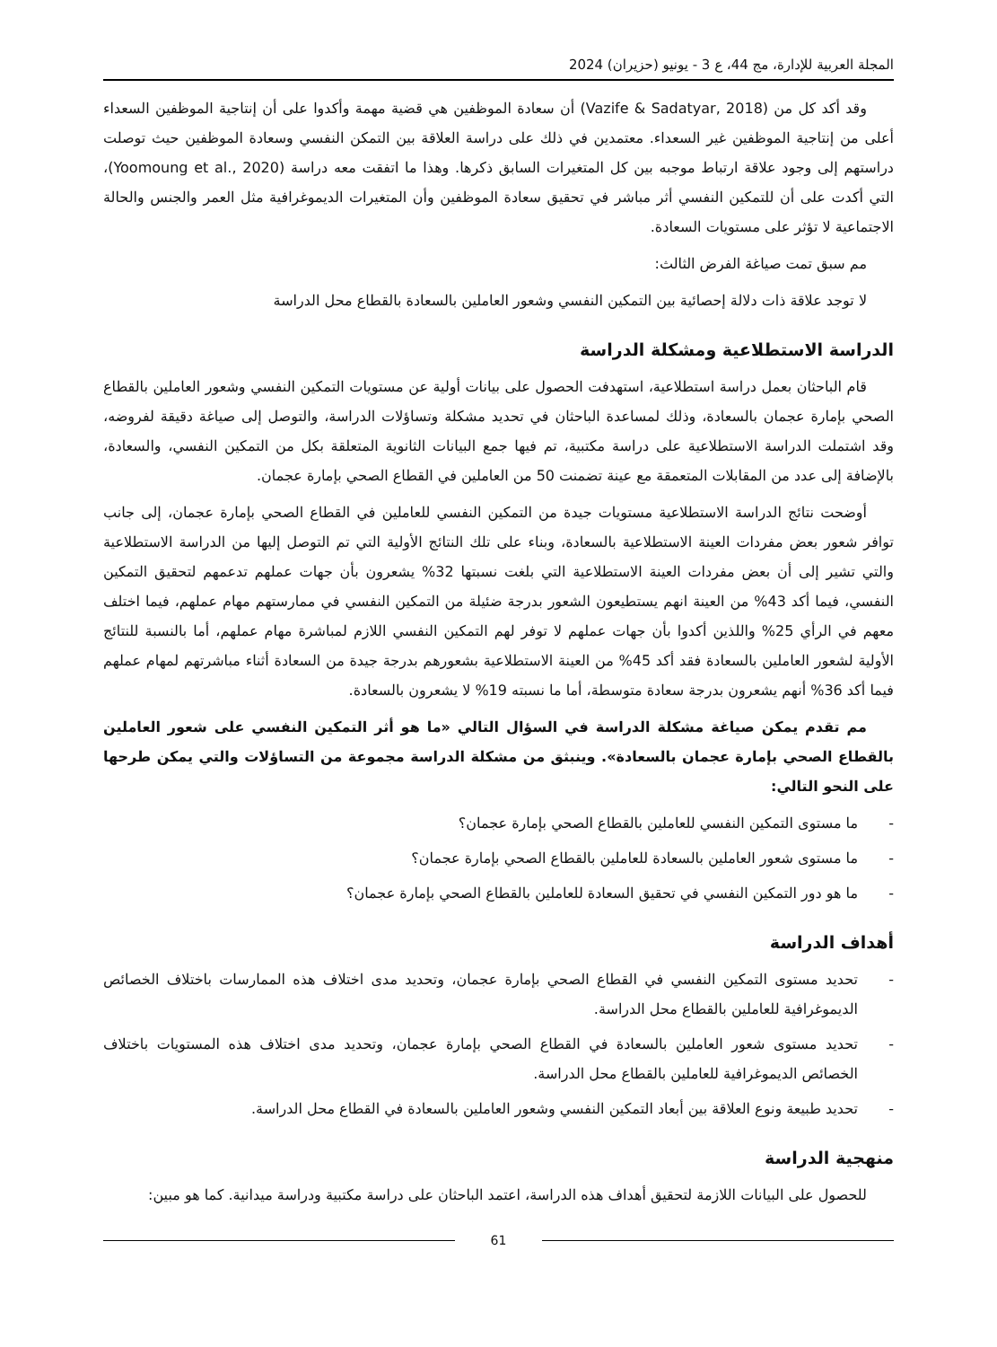المجلة العربية للإدارة، مج 44، ع 3 - يونيو (حزيران) 2024
وقد أكد كل من (Vazife & Sadatyar, 2018) أن سعادة الموظفين هي قضية مهمة وأكدوا على أن إنتاجية الموظفين السعداء أعلى من إنتاجية الموظفين غير السعداء. معتمدين في ذلك على دراسة العلاقة بين التمكن النفسي وسعادة الموظفين حيث توصلت دراستهم إلى وجود علاقة ارتباط موجبه بين كل المتغيرات السابق ذكرها. وهذا ما اتفقت معه دراسة (Yoomoung et al., 2020)، التي أكدت على أن للتمكين النفسي أثر مباشر في تحقيق سعادة الموظفين وأن المتغيرات الديموغرافية مثل العمر والجنس والحالة الاجتماعية لا تؤثر على مستويات السعادة.
مم سبق تمت صياغة الفرض الثالث:
لا توجد علاقة ذات دلالة إحصائية بين التمكين النفسي وشعور العاملين بالسعادة بالقطاع محل الدراسة
الدراسة الاستطلاعية ومشكلة الدراسة
قام الباحثان بعمل دراسة استطلاعية، استهدفت الحصول على بيانات أولية عن مستويات التمكين النفسي وشعور العاملين بالقطاع الصحي بإمارة عجمان بالسعادة، وذلك لمساعدة الباحثان في تحديد مشكلة وتساؤلات الدراسة، والتوصل إلى صياغة دقيقة لفروضه، وقد اشتملت الدراسة الاستطلاعية على دراسة مكتبية، تم فيها جمع البيانات الثانوية المتعلقة بكل من التمكين النفسي، والسعادة، بالإضافة إلى عدد من المقابلات المتعمقة مع عينة تضمنت 50 من العاملين في القطاع الصحي بإمارة عجمان.
أوضحت نتائج الدراسة الاستطلاعية مستويات جيدة من التمكين النفسي للعاملين في القطاع الصحي بإمارة عجمان، إلى جانب توافر شعور بعض مفردات العينة الاستطلاعية بالسعادة، وبناء على تلك النتائج الأولية التي تم التوصل إليها من الدراسة الاستطلاعية والتي تشير إلى أن بعض مفردات العينة الاستطلاعية التي بلغت نسبتها 32% يشعرون بأن جهات عملهم تدعمهم لتحقيق التمكين النفسي، فيما أكد 43% من العينة انهم يستطيعون الشعور بدرجة ضئيلة من التمكين النفسي في ممارستهم مهام عملهم، فيما اختلف معهم في الرأي 25% واللذين أكدوا بأن جهات عملهم لا توفر لهم التمكين النفسي اللازم لمباشرة مهام عملهم، أما بالنسبة للنتائج الأولية لشعور العاملين بالسعادة فقد أكد 45% من العينة الاستطلاعية بشعورهم بدرجة جيدة من السعادة أثناء مباشرتهم لمهام عملهم فيما أكد 36% أنهم يشعرون بدرجة سعادة متوسطة، أما ما نسبته 19% لا يشعرون بالسعادة.
مم تقدم يمكن صياغة مشكلة الدراسة في السؤال التالي «ما هو أثر التمكين النفسي على شعور العاملين بالقطاع الصحي بإمارة عجمان بالسعادة». وينبثق من مشكلة الدراسة مجموعة من التساؤلات والتي يمكن طرحها على النحو التالي:
- ما مستوى التمكين النفسي للعاملين بالقطاع الصحي بإمارة عجمان؟
- ما مستوى شعور العاملين بالسعادة للعاملين بالقطاع الصحي بإمارة عجمان؟
- ما هو دور التمكين النفسي في تحقيق السعادة للعاملين بالقطاع الصحي بإمارة عجمان؟
أهداف الدراسة
- تحديد مستوى التمكين النفسي في القطاع الصحي بإمارة عجمان، وتحديد مدى اختلاف هذه الممارسات باختلاف الخصائص الديموغرافية للعاملين بالقطاع محل الدراسة.
- تحديد مستوى شعور العاملين بالسعادة في القطاع الصحي بإمارة عجمان، وتحديد مدى اختلاف هذه المستويات باختلاف الخصائص الديموغرافية للعاملين بالقطاع محل الدراسة.
- تحديد طبيعة ونوع العلاقة بين أبعاد التمكين النفسي وشعور العاملين بالسعادة في القطاع محل الدراسة.
منهجية الدراسة
للحصول على البيانات اللازمة لتحقيق أهداف هذه الدراسة، اعتمد الباحثان على دراسة مكتبية ودراسة ميدانية. كما هو مبين:
61